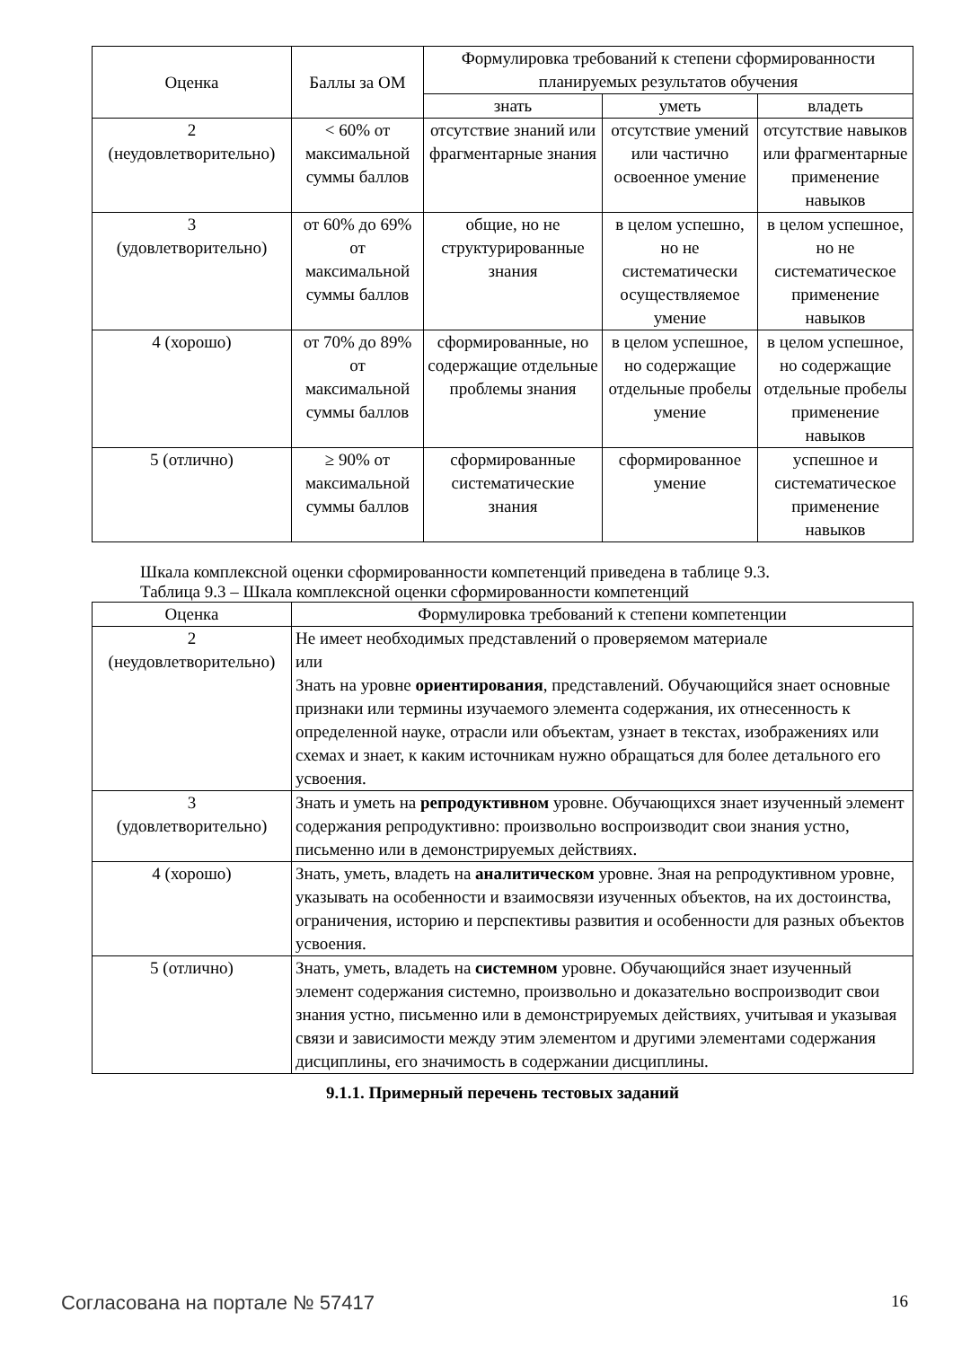| Оценка | Баллы за ОМ | Формулировка требований к степени сформированности планируемых результатов обучения | | |
| --- | --- | --- | --- | --- |
| | | знать | уметь | владеть |
| 2 (неудовлетворительно) | < 60% от максимальной суммы баллов | отсутствие знаний или фрагментарные знания | отсутствие умений или частично освоенное умение | отсутствие навыков или фрагментарные применение навыков |
| 3 (удовлетворительно) | от 60% до 69% от максимальной суммы баллов | общие, но не структурированные знания | в целом успешно, но не систематически осуществляемое умение | в целом успешное, но не систематическое применение навыков |
| 4 (хорошо) | от 70% до 89% от максимальной суммы баллов | сформированные, но содержащие отдельные проблемы знания | в целом успешное, но содержащие отдельные пробелы умение | в целом успешное, но содержащие отдельные пробелы применение навыков |
| 5 (отлично) | ≥ 90% от максимальной суммы баллов | сформированные систематические знания | сформированное умение | успешное и систематическое применение навыков |
Шкала комплексной оценки сформированности компетенций приведена в таблице 9.3.
Таблица 9.3 – Шкала комплексной оценки сформированности компетенций
| Оценка | Формулировка требований к степени компетенции |
| --- | --- |
| 2 (неудовлетворительно) | Не имеет необходимых представлений о проверяемом материале или Знать на уровне ориентирования , представлений. Обучающийся знает основные признаки или термины изучаемого элемента содержания, их отнесенность к определенной науке, отрасли или объектам, узнает в текстах, изображениях или схемах и знает, к каким источникам нужно обращаться для более детального его усвоения. |
| 3 (удовлетворительно) | Знать и уметь на репродуктивном уровне. Обучающихся знает изученный элемент содержания репродуктивно: произвольно воспроизводит свои знания устно, письменно или в демонстрируемых действиях. |
| 4 (хорошо) | Знать, уметь, владеть на аналитическом уровне. Зная на репродуктивном уровне, указывать на особенности и взаимосвязи изученных объектов, на их достоинства, ограничения, историю и перспективы развития и особенности для разных объектов усвоения. |
| 5 (отлично) | Знать, уметь, владеть на системном уровне. Обучающийся знает изученный элемент содержания системно, произвольно и доказательно воспроизводит свои знания устно, письменно или в демонстрируемых действиях, учитывая и указывая связи и зависимости между этим элементом и другими элементами содержания дисциплины, его значимость в содержании дисциплины. |
9.1.1. Примерный перечень тестовых заданий
Согласована на портале № 57417 16